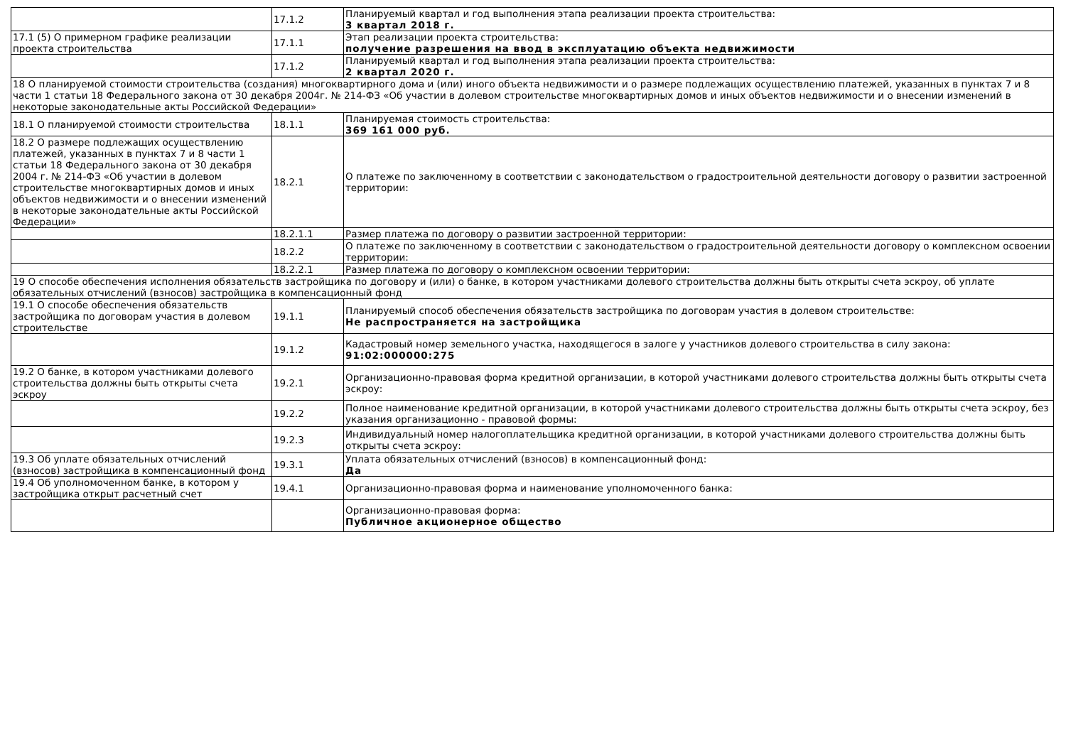| | 17.1.2 | Планируемый квартал и год выполнения этапа реализации проекта строительства: 3 квартал 2018 г. |
| 17.1 (5) О примерном графике реализации проекта строительства | 17.1.1 | Этап реализации проекта строительства: получение разрешения на ввод в эксплуатацию объекта недвижимости |
| | 17.1.2 | Планируемый квартал и год выполнения этапа реализации проекта строительства: 2 квартал 2020 г. |
| 18 О планируемой стоимости строительства (создания) многоквартирного дома и (или) иного объекта недвижимости и о размере подлежащих осуществлению платежей, указанных в пунктах 7 и 8 части 1 статьи 18 Федерального закона от 30 декабря 2004г. № 214-ФЗ «Об участии в долевом строительстве многоквартирных домов и иных объектов недвижимости и о внесении изменений в некоторые законодательные акты Российской Федерации» | | |
| 18.1 О планируемой стоимости строительства | 18.1.1 | Планируемая стоимость строительства: 369 161 000 руб. |
| 18.2 О размере подлежащих осуществлению платежей, указанных в пунктах 7 и 8 части 1 статьи 18 Федерального закона от 30 декабря 2004 г. № 214-ФЗ «Об участии в долевом строительстве многоквартирных домов и иных объектов недвижимости и о внесении изменений в некоторые законодательные акты Российской Федерации» | 18.2.1 | О платеже по заключенному в соответствии с законодательством о градостроительной деятельности договору о развитии застроенной территории: |
| | 18.2.1.1 | Размер платежа по договору о развитии застроенной территории: |
| | 18.2.2 | О платеже по заключенному в соответствии с законодательством о градостроительной деятельности договору о комплексном освоении территории: |
| | 18.2.2.1 | Размер платежа по договору о комплексном освоении территории: |
| 19 О способе обеспечения исполнения обязательств застройщика по договору и (или) о банке, в котором участниками долевого строительства должны быть открыты счета эскроу, об уплате обязательных отчислений (взносов) застройщика в компенсационный фонд | | |
| 19.1 О способе обеспечения обязательств застройщика по договорам участия в долевом строительстве | 19.1.1 | Планируемый способ обеспечения обязательств застройщика по договорам участия в долевом строительстве: Не распространяется на застройщика |
| | 19.1.2 | Кадастровый номер земельного участка, находящегося в залоге у участников долевого строительства в силу закона: 91:02:000000:275 |
| 19.2 О банке, в котором участниками долевого строительства должны быть открыты счета эскроу | 19.2.1 | Организационно-правовая форма кредитной организации, в которой участниками долевого строительства должны быть открыты счета эскроу: |
| | 19.2.2 | Полное наименование кредитной организации, в которой участниками долевого строительства должны быть открыты счета эскроу, без указания организационно - правовой формы: |
| | 19.2.3 | Индивидуальный номер налогоплательщика кредитной организации, в которой участниками долевого строительства должны быть открыты счета эскроу: |
| 19.3 Об уплате обязательных отчислений (взносов) застройщика в компенсационный фонд | 19.3.1 | Уплата обязательных отчислений (взносов) в компенсационный фонд: Да |
| 19.4 Об уполномоченном банке, в котором у застройщика открыт расчетный счет | 19.4.1 | Организационно-правовая форма и наименование уполномоченного банка: |
| | | Организационно-правовая форма: Публичное акционерное общество |